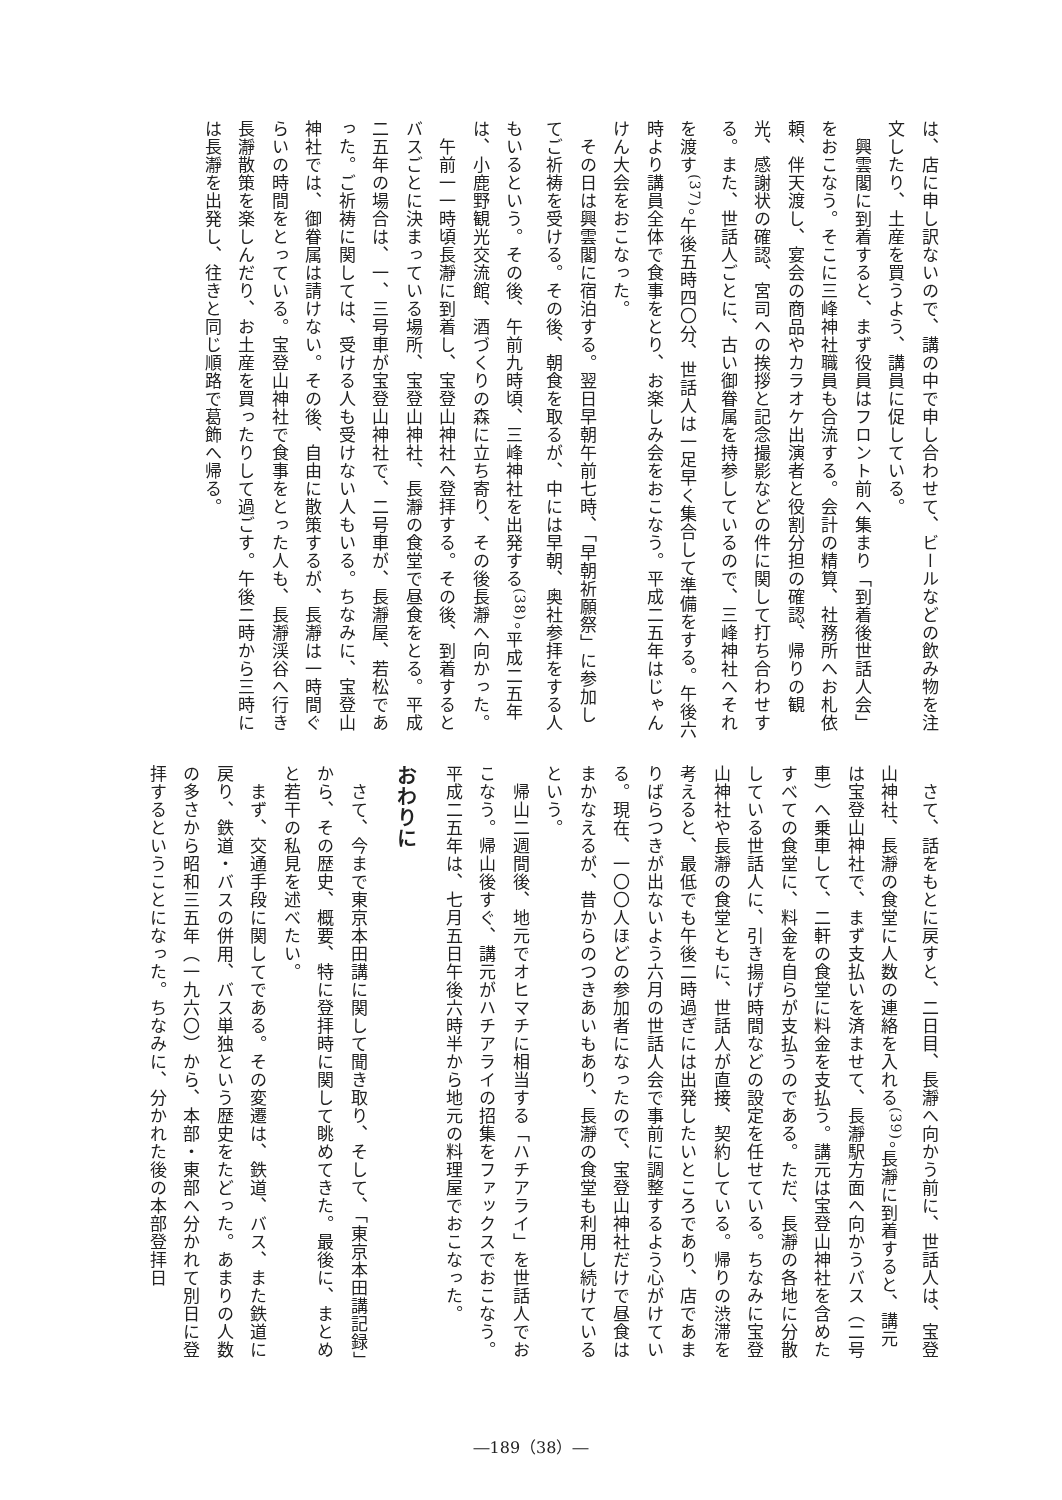は、店に申し訳ないので、講の中で申し合わせて、ビールなどの飲み物を注文したり、土産を買うよう、講員に促している。
　興雲閣に到着すると、まず役員はフロント前へ集まり「到着後世話人会」をおこなう。そこに三峰神社職員も合流する。会計の精算、社務所へお札依頼、伴天渡し、宴会の商品やカラオケ出演者と役割分担の確認、帰りの観光、感謝状の確認、宮司への挨拶と記念撮影などの件に関して打ち合わせする。また、世話人ごとに、古い御眷属を持参しているので、三峰神社へそれを渡す<sup>(37)</sup>。午後五時四〇分、世話人は一足早く集合して準備をする。午後六時より講員全体で食事をとり、お楽しみ会をおこなう。平成二五年はじゃんけん大会をおこなった。
　その日は興雲閣に宿泊する。翌日早朝午前七時、「早朝祈願祭」に参加してご祈祷を受ける。その後、朝食を取るが、中には早朝、奥社参拝をする人もいるという。その後、午前九時頃、三峰神社を出発する<sup>(38)</sup>。平成二五年は、小鹿野観光交流館、酒づくりの森に立ち寄り、その後長瀞へ向かった。
　午前一一時頃長瀞に到着し、宝登山神社へ登拝する。その後、到着するとバスごとに決まっている場所、宝登山神社、長瀞の食堂で昼食をとる。平成二五年の場合は、一、三号車が宝登山神社で、二号車が、長瀞屋、若松であった。ご祈祷に関しては、受ける人も受けない人もいる。ちなみに、宝登山神社では、御眷属は請けない。その後、自由に散策するが、長瀞は一時間ぐらいの時間をとっている。宝登山神社で食事をとった人も、長瀞渓谷へ行き長瀞散策を楽しんだり、お土産を買ったりして過ごす。午後二時から三時には長瀞を出発し、往きと同じ順路で葛飾へ帰る。
　さて、話をもとに戻すと、二日目、長瀞へ向かう前に、世話人は、宝登山神社、長瀞の食堂に人数の連絡を入れる<sup>(39)</sup>。長瀞に到着すると、講元は宝登山神社で、まず支払いを済ませて、長瀞駅方面へ向かうバス（二号車）へ乗車して、二軒の食堂に料金を支払う。講元は宝登山神社を含めたすべての食堂に、料金を自らが支払うのである。ただ、長瀞の各地に分散している世話人に、引き揚げ時間などの設定を任せている。ちなみに宝登山神社や長瀞の食堂ともに、世話人が直接、契約している。帰りの渋滞を考えると、最低でも午後二時過ぎには出発したいところであり、店であまりばらつきが出ないよう六月の世話人会で事前に調整するよう心がけている。現在、一〇〇人ほどの参加者になったので、宝登山神社だけで昼食はまかなえるが、昔からのつきあいもあり、長瀞の食堂も利用し続けているという。
　帰山二週間後、地元でオヒマチに相当する「ハチアライ」を世話人でおこなう。帰山後すぐ、講元がハチアライの招集をファックスでおこなう。平成二五年は、七月五日午後六時半から地元の料理屋でおこなった。
おわりに
　さて、今まで東京本田講に関して聞き取り、そして、「東京本田講記録」から、その歴史、概要、特に登拝時に関して眺めてきた。最後に、まとめと若干の私見を述べたい。
　まず、交通手段に関してである。その変遷は、鉄道、バス、また鉄道に戻り、鉄道・バスの併用、バス単独という歴史をたどった。あまりの人数の多さから昭和三五年（一九六〇）から、本部・東部へ分かれて別日に登拝するということになった。ちなみに、分かれた後の本部登拝日
―189（38）―